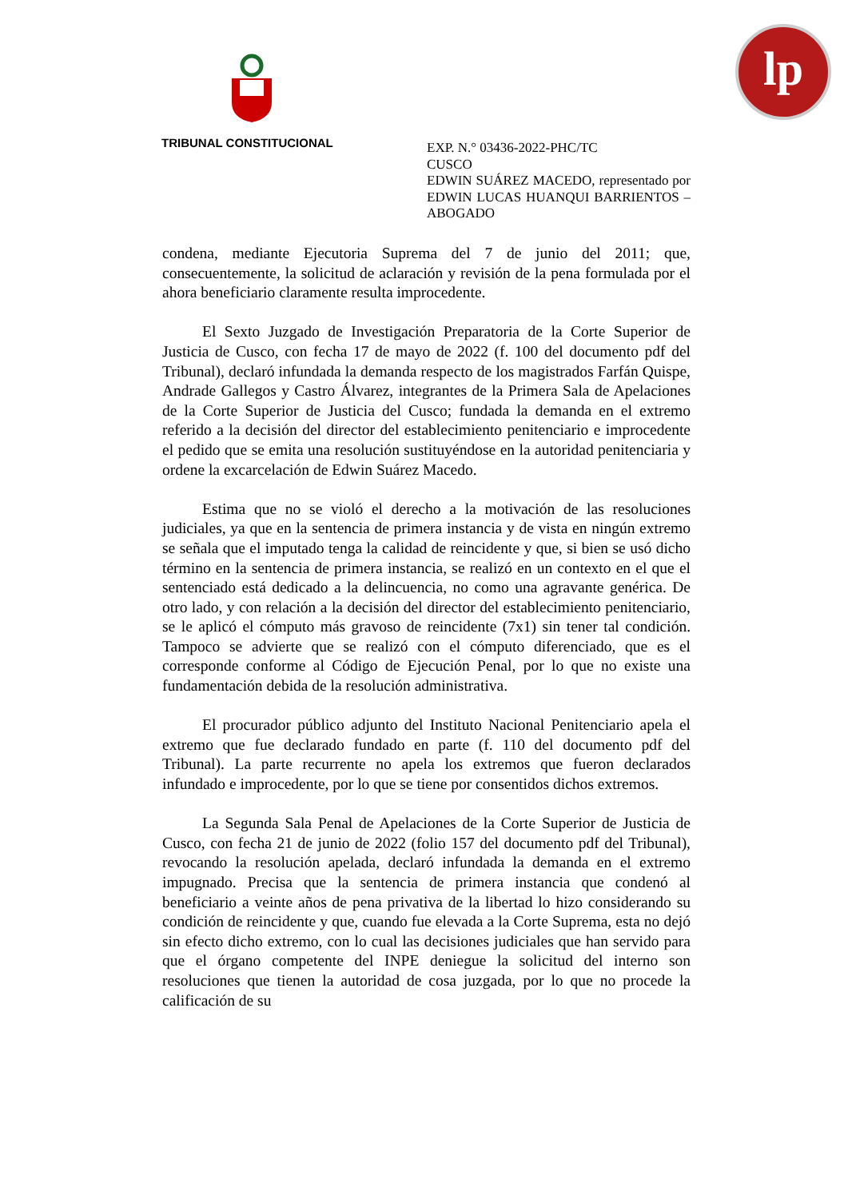TRIBUNAL CONSTITUCIONAL
lp
EXP. N.° 03436-2022-PHC/TC
CUSCO
EDWIN SUÁREZ MACEDO, representado por EDWIN LUCAS HUANQUI BARRIENTOS – ABOGADO
condena, mediante Ejecutoria Suprema del 7 de junio del 2011; que, consecuentemente, la solicitud de aclaración y revisión de la pena formulada por el ahora beneficiario claramente resulta improcedente.
El Sexto Juzgado de Investigación Preparatoria de la Corte Superior de Justicia de Cusco, con fecha 17 de mayo de 2022 (f. 100 del documento pdf del Tribunal), declaró infundada la demanda respecto de los magistrados Farfán Quispe, Andrade Gallegos y Castro Álvarez, integrantes de la Primera Sala de Apelaciones de la Corte Superior de Justicia del Cusco; fundada la demanda en el extremo referido a la decisión del director del establecimiento penitenciario e improcedente el pedido que se emita una resolución sustituyéndose en la autoridad penitenciaria y ordene la excarcelación de Edwin Suárez Macedo.
Estima que no se violó el derecho a la motivación de las resoluciones judiciales, ya que en la sentencia de primera instancia y de vista en ningún extremo se señala que el imputado tenga la calidad de reincidente y que, si bien se usó dicho término en la sentencia de primera instancia, se realizó en un contexto en el que el sentenciado está dedicado a la delincuencia, no como una agravante genérica. De otro lado, y con relación a la decisión del director del establecimiento penitenciario, se le aplicó el cómputo más gravoso de reincidente (7x1) sin tener tal condición. Tampoco se advierte que se realizó con el cómputo diferenciado, que es el corresponde conforme al Código de Ejecución Penal, por lo que no existe una fundamentación debida de la resolución administrativa.
El procurador público adjunto del Instituto Nacional Penitenciario apela el extremo que fue declarado fundado en parte (f. 110 del documento pdf del Tribunal). La parte recurrente no apela los extremos que fueron declarados infundado e improcedente, por lo que se tiene por consentidos dichos extremos.
La Segunda Sala Penal de Apelaciones de la Corte Superior de Justicia de Cusco, con fecha 21 de junio de 2022 (folio 157 del documento pdf del Tribunal), revocando la resolución apelada, declaró infundada la demanda en el extremo impugnado. Precisa que la sentencia de primera instancia que condenó al beneficiario a veinte años de pena privativa de la libertad lo hizo considerando su condición de reincidente y que, cuando fue elevada a la Corte Suprema, esta no dejó sin efecto dicho extremo, con lo cual las decisiones judiciales que han servido para que el órgano competente del INPE deniegue la solicitud del interno son resoluciones que tienen la autoridad de cosa juzgada, por lo que no procede la calificación de su